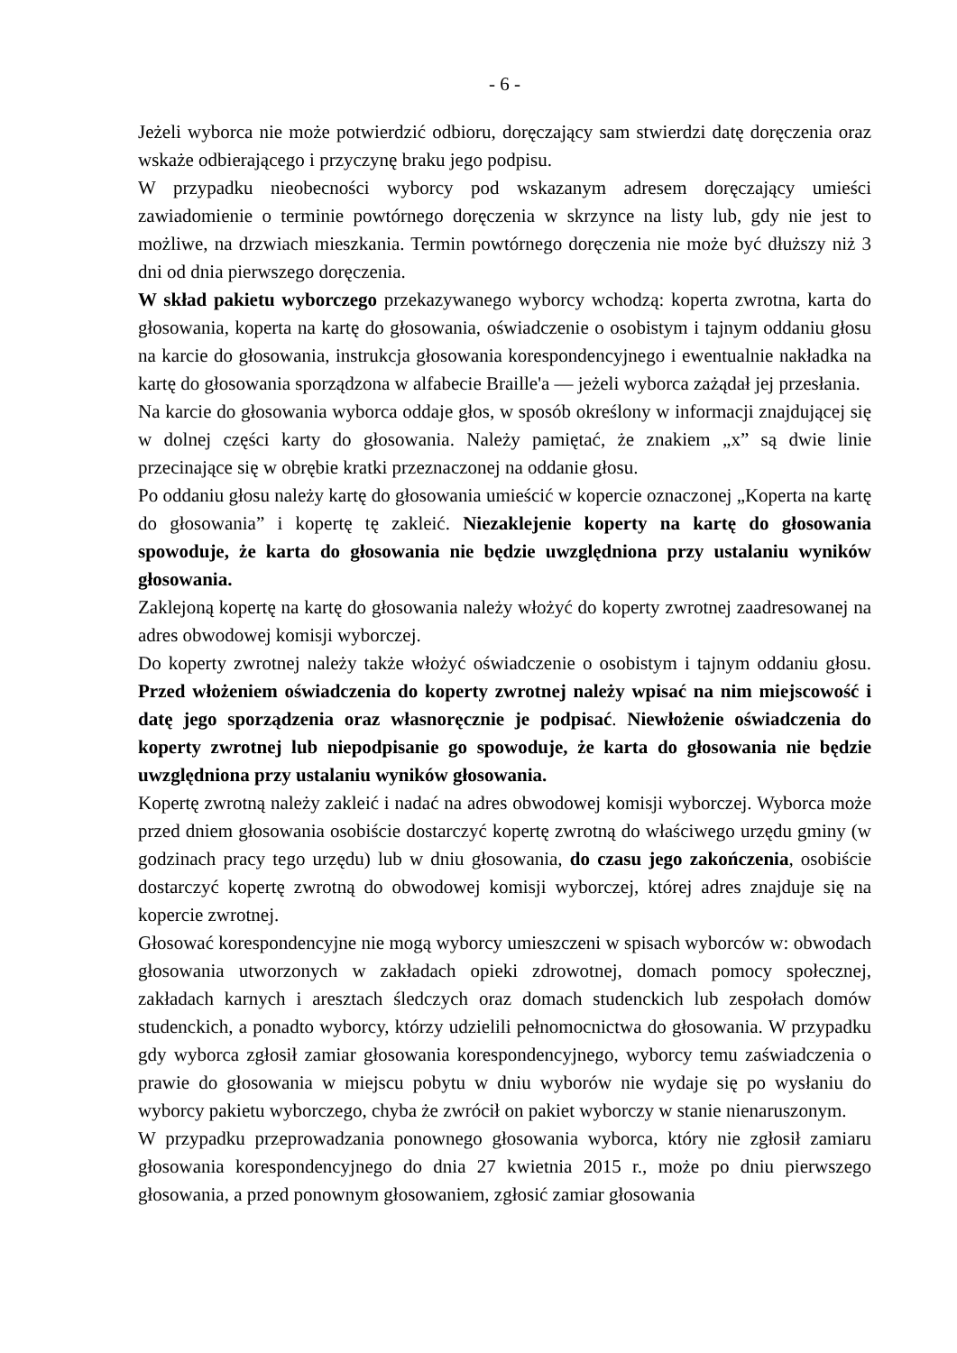- 6 -
Jeżeli wyborca nie może potwierdzić odbioru, doręczający sam stwierdzi datę doręczenia oraz wskaże odbierającego i przyczynę braku jego podpisu.
W przypadku nieobecności wyborcy pod wskazanym adresem doręczający umieści zawiadomienie o terminie powtórnego doręczenia w skrzynce na listy lub, gdy nie jest to możliwe, na drzwiach mieszkania. Termin powtórnego doręczenia nie może być dłuższy niż 3 dni od dnia pierwszego doręczenia.
W skład pakietu wyborczego przekazywanego wyborcy wchodzą: koperta zwrotna, karta do głosowania, koperta na kartę do głosowania, oświadczenie o osobistym i tajnym oddaniu głosu na karcie do głosowania, instrukcja głosowania korespondencyjnego i ewentualnie nakładka na kartę do głosowania sporządzona w alfabecie Braille'a — jeżeli wyborca zażądał jej przesłania.
Na karcie do głosowania wyborca oddaje głos, w sposób określony w informacji znajdującej się w dolnej części karty do głosowania. Należy pamiętać, że znakiem „x” są dwie linie przecinające się w obrębie kratki przeznaczonej na oddanie głosu.
Po oddaniu głosu należy kartę do głosowania umieścić w kopercie oznaczonej „Koperta na kartę do głosowania” i kopertę tę zakleić. Niezaklejenie koperty na kartę do głosowania spowoduje, że karta do głosowania nie będzie uwzględniona przy ustalaniu wyników głosowania.
Zaklejoną kopertę na kartę do głosowania należy włożyć do koperty zwrotnej zaadresowanej na adres obwodowej komisji wyborczej.
Do koperty zwrotnej należy także włożyć oświadczenie o osobistym i tajnym oddaniu głosu. Przed włożeniem oświadczenia do koperty zwrotnej należy wpisać na nim miejscowość i datę jego sporządzenia oraz własnoręcznie je podpisać. Niewłożenie oświadczenia do koperty zwrotnej lub niepodpisanie go spowoduje, że karta do głosowania nie będzie uwzględniona przy ustalaniu wyników głosowania.
Kopertę zwrotną należy zakleić i nadać na adres obwodowej komisji wyborczej. Wyborca może przed dniem głosowania osobiście dostarczyć kopertę zwrotną do właściwego urzędu gminy (w godzinach pracy tego urzędu) lub w dniu głosowania, do czasu jego zakończenia, osobiście dostarczyć kopertę zwrotną do obwodowej komisji wyborczej, której adres znajduje się na kopercie zwrotnej.
Głosować korespondencyjne nie mogą wyborcy umieszczeni w spisach wyborców w: obwodach głosowania utworzonych w zakładach opieki zdrowotnej, domach pomocy społecznej, zakładach karnych i aresztach śledczych oraz domach studenckich lub zespołach domów studenckich, a ponadto wyborcy, którzy udzielili pełnomocnictwa do głosowania. W przypadku gdy wyborca zgłosił zamiar głosowania korespondencyjnego, wyborcy temu zaświadczenia o prawie do głosowania w miejscu pobytu w dniu wyborów nie wydaje się po wysłaniu do wyborcy pakietu wyborczego, chyba że zwrócił on pakiet wyborczy w stanie nienaruszonym.
W przypadku przeprowadzania ponownego głosowania wyborca, który nie zgłosił zamiaru głosowania korespondencyjnego do dnia 27 kwietnia 2015 r., może po dniu pierwszego głosowania, a przed ponownym głosowaniem, zgłosić zamiar głosowania